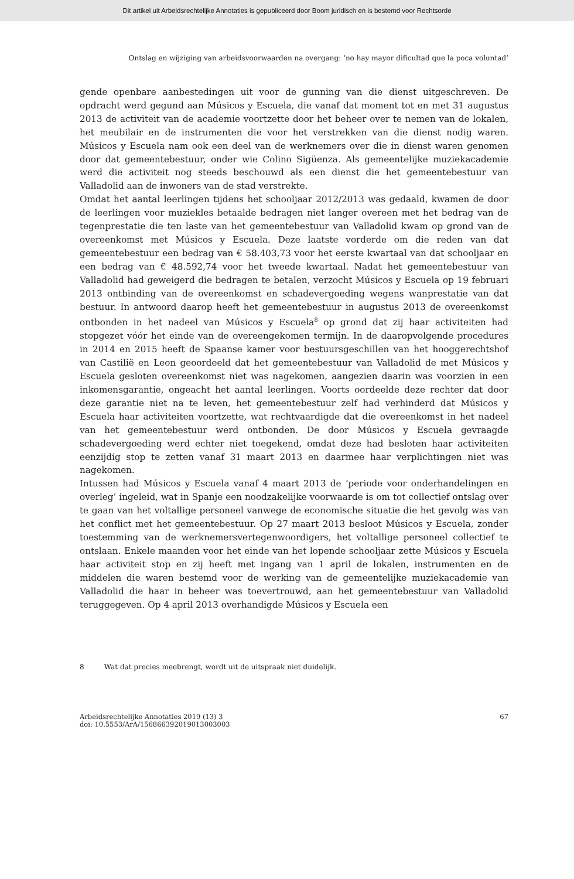Dit artikel uit Arbeidsrechtelijke Annotaties is gepubliceerd door Boom juridisch en is bestemd voor Rechtsorde
Ontslag en wijziging van arbeidsvoorwaarden na overgang: ‘no hay mayor dificultad que la poca voluntad’
gende openbare aanbestedingen uit voor de gunning van die dienst uitgeschreven. De opdracht werd gegund aan Músicos y Escuela, die vanaf dat moment tot en met 31 augustus 2013 de activiteit van de academie voortzette door het beheer over te nemen van de lokalen, het meubilair en de instrumenten die voor het verstrekken van die dienst nodig waren. Músicos y Escuela nam ook een deel van de werknemers over die in dienst waren genomen door dat gemeentebestuur, onder wie Colino Sigüenza. Als gemeentelijke muziekacademie werd die activiteit nog steeds beschouwd als een dienst die het gemeentebestuur van Valladolid aan de inwoners van de stad verstrekte.
Omdat het aantal leerlingen tijdens het schooljaar 2012/2013 was gedaald, kwamen de door de leerlingen voor muziekles betaalde bedragen niet langer overeen met het bedrag van de tegenprestatie die ten laste van het gemeentebestuur van Valladolid kwam op grond van de overeenkomst met Músicos y Escuela. Deze laatste vorderde om die reden van dat gemeentebestuur een bedrag van € 58.403,73 voor het eerste kwartaal van dat schooljaar en een bedrag van € 48.592,74 voor het tweede kwartaal. Nadat het gemeentebestuur van Valladolid had geweigerd die bedragen te betalen, verzocht Músicos y Escuela op 19 februari 2013 ontbinding van de overeenkomst en schadevergoeding wegens wanprestatie van dat bestuur. In antwoord daarop heeft het gemeentebestuur in augustus 2013 de overeenkomst ontbonden in het nadeel van Músicos y Escuela<sup>8</sup> op grond dat zij haar activiteiten had stopgezet vóór het einde van de overeengekomen termijn. In de daaropvolgende procedures in 2014 en 2015 heeft de Spaanse kamer voor bestuursgeschillen van het hooggerechtshof van Castilië en Leon geoordeeld dat het gemeentebestuur van Valladolid de met Músicos y Escuela gesloten overeenkomst niet was nagekomen, aangezien daarin was voorzien in een inkomensgarantie, ongeacht het aantal leerlingen. Voorts oordeelde deze rechter dat door deze garantie niet na te leven, het gemeentebestuur zelf had verhinderd dat Músicos y Escuela haar activiteiten voortzette, wat rechtvaardigde dat die overeenkomst in het nadeel van het gemeentebestuur werd ontbonden. De door Músicos y Escuela gevraagde schadevergoeding werd echter niet toegekend, omdat deze had besloten haar activiteiten eenzijdig stop te zetten vanaf 31 maart 2013 en daarmee haar verplichtingen niet was nagekomen.
Intussen had Músicos y Escuela vanaf 4 maart 2013 de ‘periode voor onderhandelingen en overleg’ ingeleid, wat in Spanje een noodzakelijke voorwaarde is om tot collectief ontslag over te gaan van het voltallige personeel vanwege de economische situatie die het gevolg was van het conflict met het gemeentebestuur. Op 27 maart 2013 besloot Músicos y Escuela, zonder toestemming van de werknemersvertegenwoordigers, het voltallige personeel collectief te ontslaan. Enkele maanden voor het einde van het lopende schooljaar zette Músicos y Escuela haar activiteit stop en zij heeft met ingang van 1 april de lokalen, instrumenten en de middelen die waren bestemd voor de werking van de gemeentelijke muziekacademie van Valladolid die haar in beheer was toevertrouwd, aan het gemeentebestuur van Valladolid teruggegeven. Op 4 april 2013 overhandigde Músicos y Escuela een
8 Wat dat precies meebrengt, wordt uit de uitspraak niet duidelijk.
Arbeidsrechtelijke Annotaties 2019 (13) 3
doi: 10.5553/ArA/156866392019013003003
67